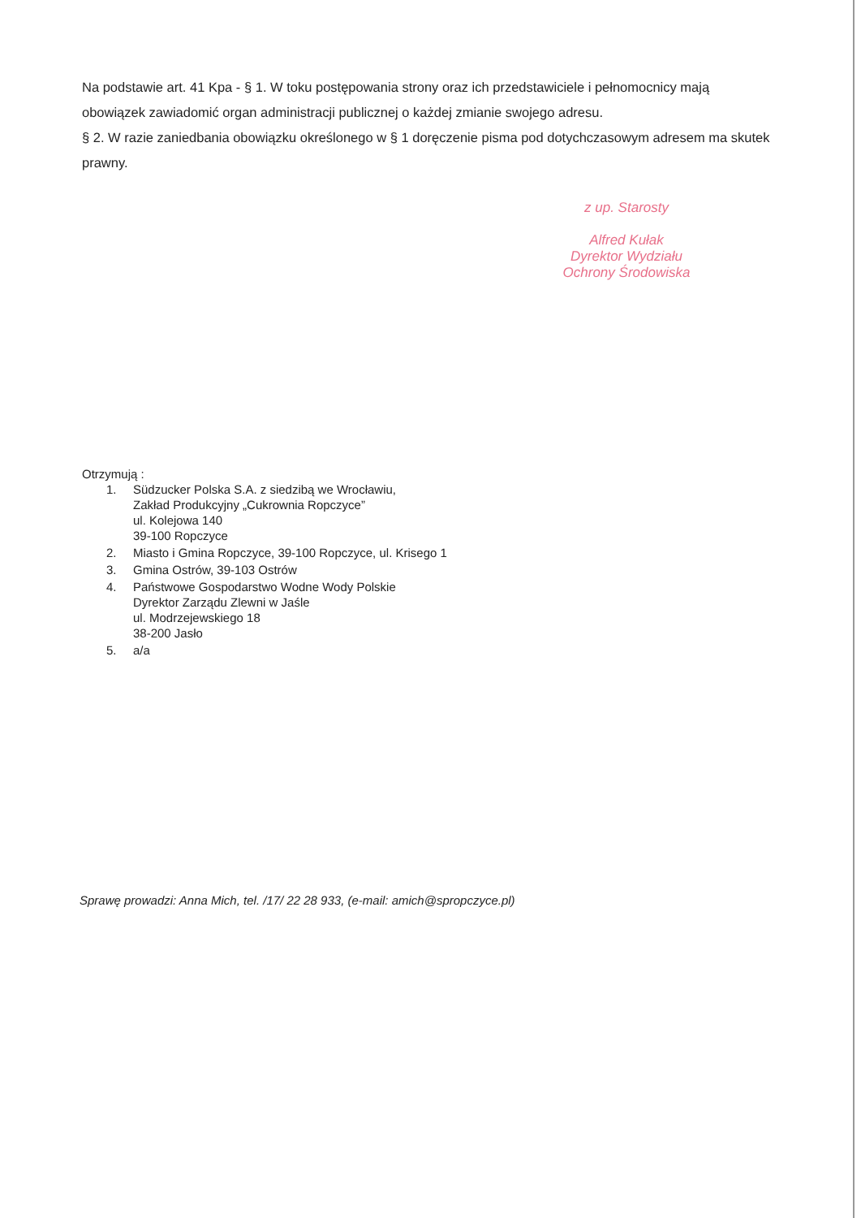Na podstawie art. 41 Kpa - § 1. W toku postępowania strony oraz ich przedstawiciele i pełnomocnicy mają obowiązek zawiadomić organ administracji publicznej o każdej zmianie swojego adresu.
§ 2. W razie zaniedbania obowiązku określonego w § 1 doręczenie pisma pod dotychczasowym adresem ma skutek prawny.
z up. Starosty
Alfred Kułak
Dyrektor Wydziału
Ochrony Środowiska
Otrzymują :
1. Südzucker Polska S.A. z siedzibą we Wrocławiu,
Zakład Produkcyjny „Cukrownia Ropczyce”
ul. Kolejowa 140
39-100 Ropczyce
2. Miasto i Gmina Ropczyce, 39-100 Ropczyce, ul. Krisego 1
3. Gmina Ostrów, 39-103 Ostrów
4. Państwowe Gospodarstwo Wodne Wody Polskie
Dyrektor Zarządu Zlewni w Jaśle
ul. Modrzejewskiego 18
38-200 Jasło
5. a/a
Sprawę prowadzi: Anna Mich, tel. /17/ 22 28 933, (e-mail: amich@spropczyce.pl)